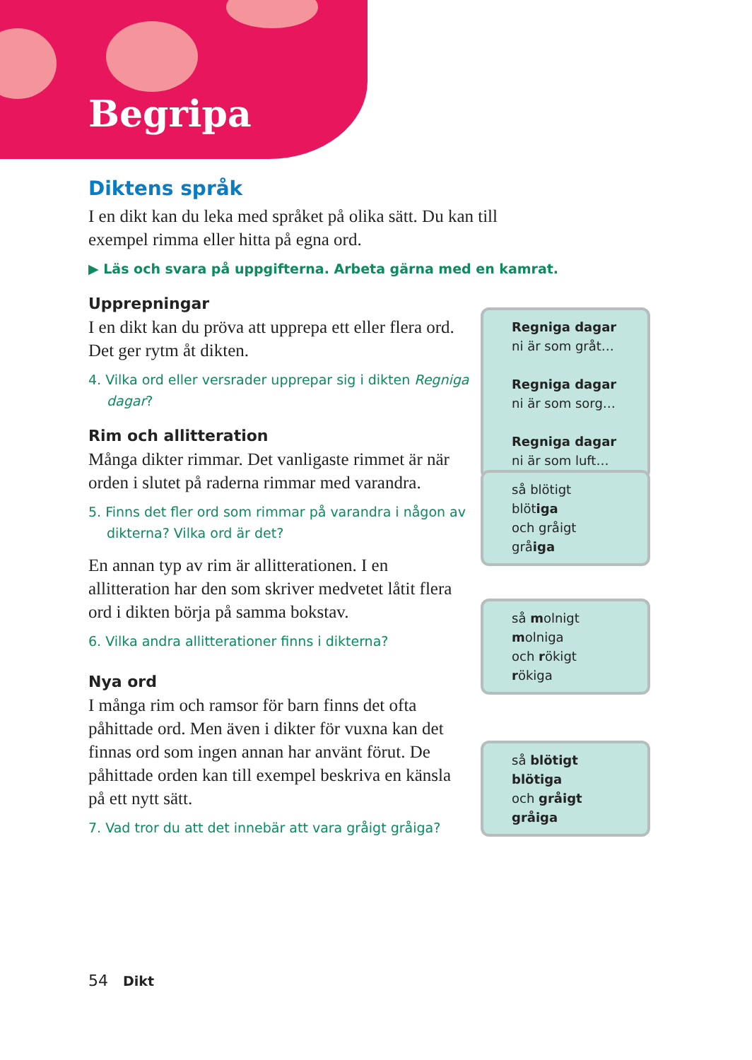Begripa
Diktens språk
I en dikt kan du leka med språket på olika sätt. Du kan till exempel rimma eller hitta på egna ord.
▶ Läs och svara på uppgifterna. Arbeta gärna med en kamrat.
Upprepningar
I en dikt kan du pröva att upprepa ett eller flera ord. Det ger rytm åt dikten.
4. Vilka ord eller versrader upprepar sig i dikten Regniga dagar?
Rim och allitteration
Många dikter rimmar. Det vanligaste rimmet är när orden i slutet på raderna rimmar med varandra.
5. Finns det fler ord som rimmar på varandra i någon av dikterna? Vilka ord är det?
En annan typ av rim är allitterationen. I en allitteration har den som skriver medvetet låtit flera ord i dikten börja på samma bokstav.
6. Vilka andra allitterationer finns i dikterna?
Nya ord
I många rim och ramsor för barn finns det ofta påhittade ord. Men även i dikter för vuxna kan det finnas ord som ingen annan har använt förut. De påhittade orden kan till exempel beskriva en känsla på ett nytt sätt.
7. Vad tror du att det innebär att vara gråigt gråiga?
Regniga dagar
ni är som gråt…
Regniga dagar
ni är som sorg…
Regniga dagar
ni är som luft…
så blötigt blötiga
och gråigt gråiga
så molnigt molniga
och rökigt rökiga
så blötigt blötiga
och gråigt gråiga
54 Dikt